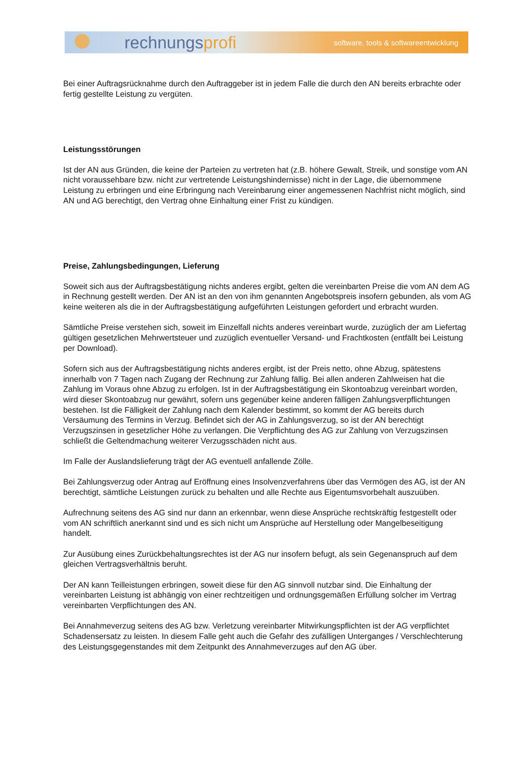rechnungsprofi
software, tools & softwareentwicklung
Bei einer Auftragsrücknahme durch den Auftraggeber ist in jedem Falle die durch den AN bereits erbrachte oder fertig gestellte Leistung zu vergüten.
Leistungsstörungen
Ist der AN aus Gründen, die keine der Parteien zu vertreten hat (z.B. höhere Gewalt, Streik, und sonstige vom AN nicht voraussehbare bzw. nicht zur vertretende Leistungshindernisse) nicht in der Lage, die übernommene Leistung zu erbringen und eine Erbringung nach Vereinbarung einer angemessenen Nachfrist nicht möglich, sind AN und AG berechtigt, den Vertrag ohne Einhaltung einer Frist zu kündigen.
Preise, Zahlungsbedingungen, Lieferung
Soweit sich aus der Auftragsbestätigung nichts anderes ergibt, gelten die vereinbarten Preise die vom AN dem AG in Rechnung gestellt werden. Der AN ist an den von ihm genannten Angebotspreis insofern gebunden, als vom AG keine weiteren als die in der Auftragsbestätigung aufgeführten Leistungen gefordert und erbracht wurden.
Sämtliche Preise verstehen sich, soweit im Einzelfall nichts anderes vereinbart wurde, zuzüglich der am Liefertag gültigen gesetzlichen Mehrwertsteuer und zuzüglich eventueller Versand- und Frachtkosten (entfällt bei Leistung per Download).
Sofern sich aus der Auftragsbestätigung nichts anderes ergibt, ist der Preis netto, ohne Abzug, spätestens innerhalb von 7 Tagen nach Zugang der Rechnung zur Zahlung fällig. Bei allen anderen Zahlweisen hat die Zahlung im Voraus ohne Abzug zu erfolgen. Ist in der Auftragsbestätigung ein Skontoabzug vereinbart worden, wird dieser Skontoabzug nur gewährt, sofern uns gegenüber keine anderen fälligen Zahlungsverpflichtungen bestehen. Ist die Fälligkeit der Zahlung nach dem Kalender bestimmt, so kommt der AG bereits durch Versäumung des Termins in Verzug. Befindet sich der AG in Zahlungsverzug, so ist der AN berechtigt Verzugszinsen in gesetzlicher Höhe zu verlangen. Die Verpflichtung des AG zur Zahlung von Verzugszinsen schließt die Geltendmachung weiterer Verzugsschäden nicht aus.
Im Falle der Auslandslieferung trägt der AG eventuell anfallende Zölle.
Bei Zahlungsverzug oder Antrag auf Eröffnung eines Insolvenzverfahrens über das Vermögen des AG, ist der AN berechtigt, sämtliche Leistungen zurück zu behalten und alle Rechte aus Eigentumsvorbehalt auszuüben.
Aufrechnung seitens des AG sind nur dann an erkennbar, wenn diese Ansprüche rechtskräftig festgestellt oder vom AN schriftlich anerkannt sind und es sich nicht um Ansprüche auf Herstellung oder Mangelbeseitigung handelt.
Zur Ausübung eines Zurückbehaltungsrechtes ist der AG nur insofern befugt, als sein Gegenanspruch auf dem gleichen Vertragsverhältnis beruht.
Der AN kann Teilleistungen erbringen, soweit diese für den AG sinnvoll nutzbar sind. Die Einhaltung der vereinbarten Leistung ist abhängig von einer rechtzeitigen und ordnungsgemäßen Erfüllung solcher im Vertrag vereinbarten Verpflichtungen des AN.
Bei Annahmeverzug seitens des AG bzw. Verletzung vereinbarter Mitwirkungspflichten ist der AG verpflichtet Schadensersatz zu leisten. In diesem Falle geht auch die Gefahr des zufälligen Unterganges / Verschlechterung des Leistungsgegenstandes mit dem Zeitpunkt des Annahmeverzuges auf den AG über.